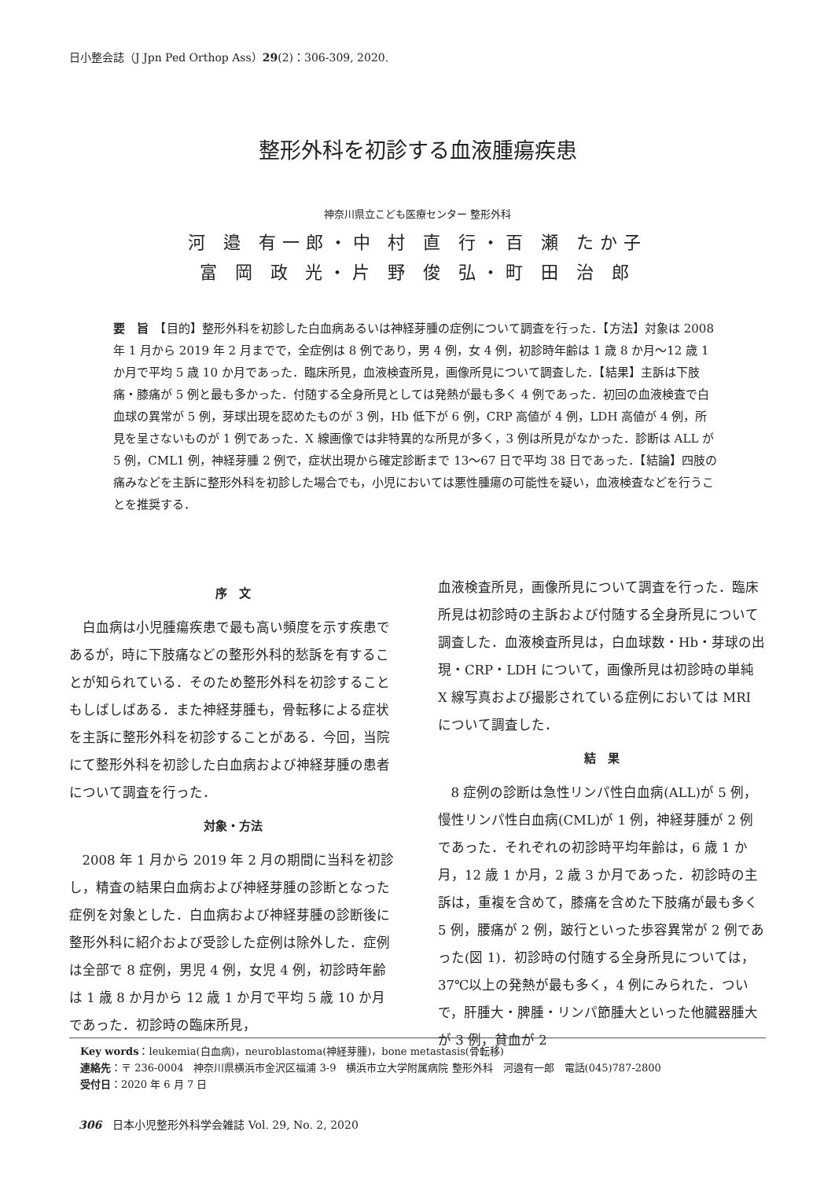日小整会誌（J Jpn Ped Orthop Ass）29(2)：306-309, 2020.
整形外科を初診する血液腫瘍疾患
神奈川県立こども医療センター 整形外科
河 邉 有一郎・中 村 直 行・百 瀬 たか子
富 岡 政 光・片 野 俊 弘・町 田 治 郎
要　旨　【目的】整形外科を初診した白血病あるいは神経芽腫の症例について調査を行った．【方法】対象は 2008 年 1 月から 2019 年 2 月までで，全症例は 8 例であり，男 4 例，女 4 例，初診時年齢は 1 歳 8 か月～12 歳 1 か月で平均 5 歳 10 か月であった．臨床所見，血液検査所見，画像所見について調査した．【結果】主訴は下肢痛・膝痛が 5 例と最も多かった．付随する全身所見としては発熱が最も多く 4 例であった．初回の血液検査で白血球の異常が 5 例，芽球出現を認めたものが 3 例，Hb 低下が 6 例，CRP 高値が 4 例，LDH 高値が 4 例，所見を呈さないものが 1 例であった．X 線画像では非特異的な所見が多く，3 例は所見がなかった．診断は ALL が 5 例，CML1 例，神経芽腫 2 例で，症状出現から確定診断まで 13～67 日で平均 38 日であった．【結論】四肢の痛みなどを主訴に整形外科を初診した場合でも，小児においては悪性腫瘍の可能性を疑い，血液検査などを行うことを推奨する．
序　文
白血病は小児腫瘍疾患で最も高い頻度を示す疾患であるが，時に下肢痛などの整形外科的愁訴を有することが知られている．そのため整形外科を初診することもしばしばある．また神経芽腫も，骨転移による症状を主訴に整形外科を初診することがある．今回，当院にて整形外科を初診した白血病および神経芽腫の患者について調査を行った．
対象・方法
2008 年 1 月から 2019 年 2 月の期間に当科を初診し，精査の結果白血病および神経芽腫の診断となった症例を対象とした．白血病および神経芽腫の診断後に整形外科に紹介および受診した症例は除外した．症例は全部で 8 症例，男児 4 例，女児 4 例，初診時年齢は 1 歳 8 か月から 12 歳 1 か月で平均 5 歳 10 か月であった．初診時の臨床所見，
血液検査所見，画像所見について調査を行った．臨床所見は初診時の主訴および付随する全身所見について調査した．血液検査所見は，白血球数・Hb・芽球の出現・CRP・LDH について，画像所見は初診時の単純 X 線写真および撮影されている症例においては MRI について調査した．
結　果
8 症例の診断は急性リンパ性白血病(ALL)が 5 例，慢性リンパ性白血病(CML)が 1 例，神経芽腫が 2 例であった．それぞれの初診時平均年齢は，6 歳 1 か月，12 歳 1 か月，2 歳 3 か月であった．初診時の主訴は，重複を含めて，膝痛を含めた下肢痛が最も多く 5 例，腰痛が 2 例，跛行といった歩容異常が 2 例であった(図 1)．初診時の付随する全身所見については，37℃以上の発熱が最も多く，4 例にみられた．ついで，肝腫大・脾腫・リンパ節腫大といった他臓器腫大が 3 例，貧血が 2
Key words：leukemia(白血病)，neuroblastoma(神経芽腫)，bone metastasis(骨転移)
連絡先：〒 236-0004　神奈川県横浜市金沢区福浦 3-9　横浜市立大学附属病院 整形外科　河邉有一郎　電話(045)787-2800
受付日：2020 年 6 月 7 日
306　日本小児整形外科学会雑誌 Vol. 29, No. 2, 2020